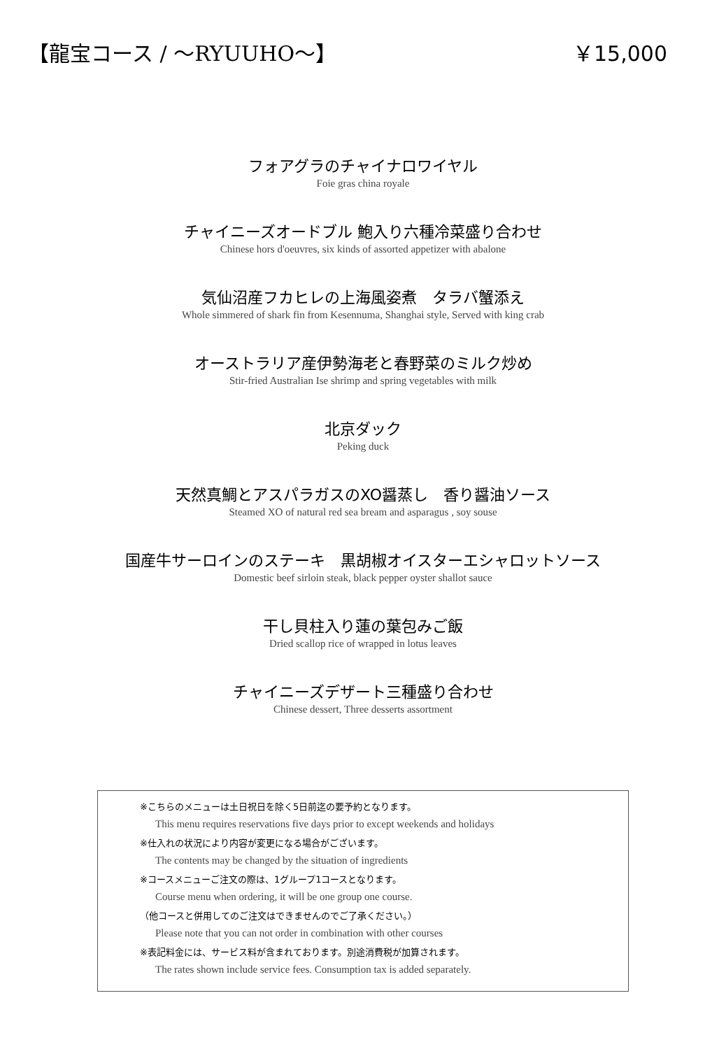【龍宝コース / ～RYUUHO～】 ￥15,000
フォアグラのチャイナロワイヤル
Foie gras china royale
チャイニーズオードブル 鮑入り六種冷菜盛り合わせ
Chinese hors d'oeuvres, six kinds of assorted appetizer with abalone
気仙沼産フカヒレの上海風姿煮　タラバ蟹添え
Whole simmered of shark fin from Kesennuma, Shanghai style, Served with king crab
オーストラリア産伊勢海老と春野菜のミルク炒め
Stir-fried Australian Ise shrimp and spring vegetables with milk
北京ダック
Peking duck
天然真鯛とアスパラガスのXO醤蒸し　香り醤油ソース
Steamed XO of natural red sea bream and asparagus , soy souse
国産牛サーロインのステーキ　黒胡椒オイスターエシャロットソース
Domestic beef sirloin steak, black pepper oyster shallot sauce
干し貝柱入り蓮の葉包みご飯
Dried scallop rice of wrapped in lotus leaves
チャイニーズデザート三種盛り合わせ
Chinese dessert, Three desserts assortment
※こちらのメニューは土日祝日を除く5日前迄の要予約となります。
This menu requires reservations five days prior to except weekends and holidays
※仕入れの状況により内容が変更になる場合がございます。
The contents may be changed by the situation of ingredients
※コースメニューご注文の際は、1グループ1コースとなります。
Course menu when ordering, it will be one group one course.
（他コースと併用してのご注文はできませんのでご了承ください。）
Please note that you can not order in combination with other courses
※表記料金には、サービス料が含まれております。別途消費税が加算されます。
The rates shown include service fees. Consumption tax is added separately.